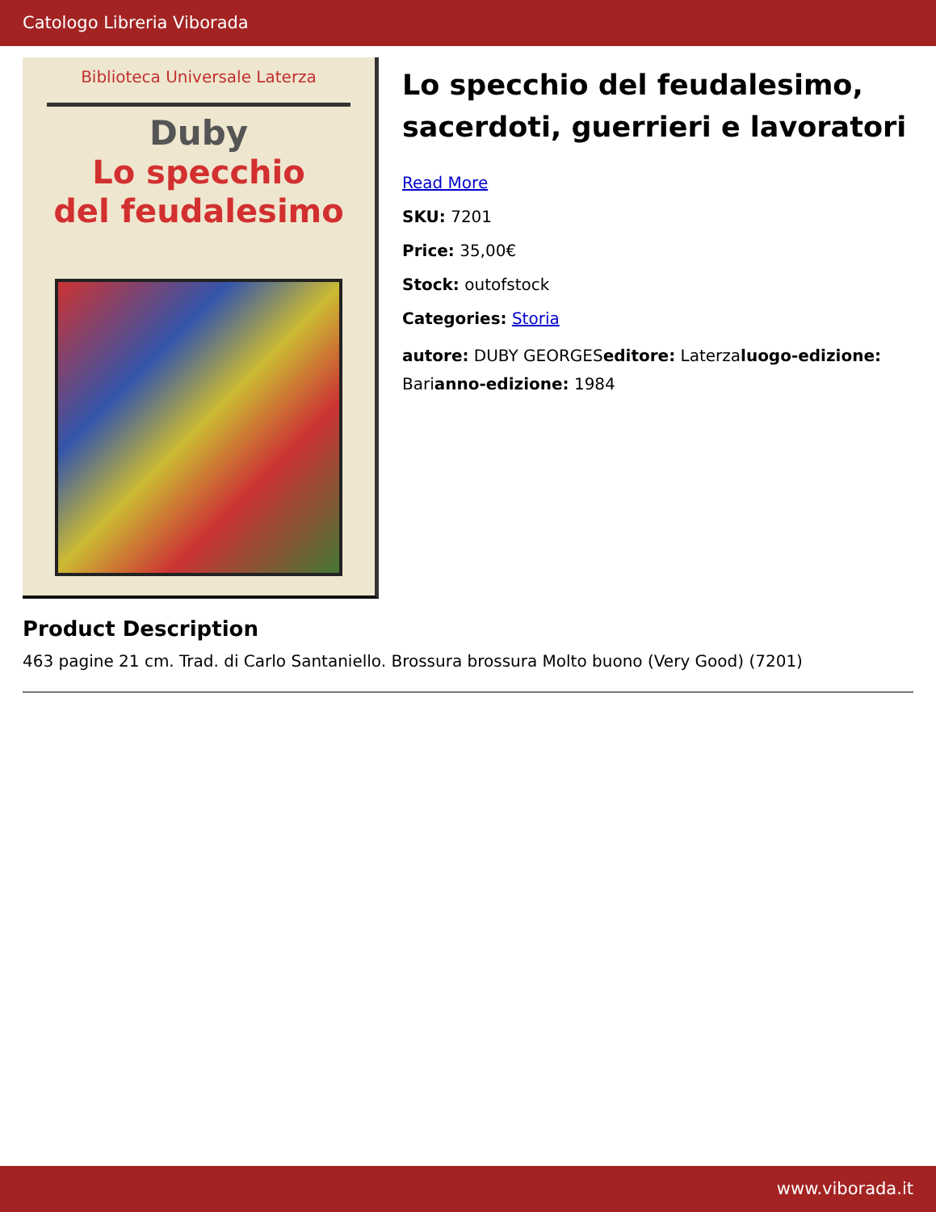Catologo Libreria Viborada
Biblioteca Universale Laterza
Duby
Lo specchio
del feudalesimo
Lo specchio del feudalesimo, sacerdoti, guerrieri e lavoratori
Read More
SKU: 7201
Price: 35,00€
Stock: outofstock
Categories: Storia
autore: DUBY GEORGESeditore: Laterzaluogo-edizione: Barianno-edizione: 1984
Product Description
463 pagine 21 cm. Trad. di Carlo Santaniello. Brossura brossura Molto buono (Very Good) (7201)
www.viborada.it